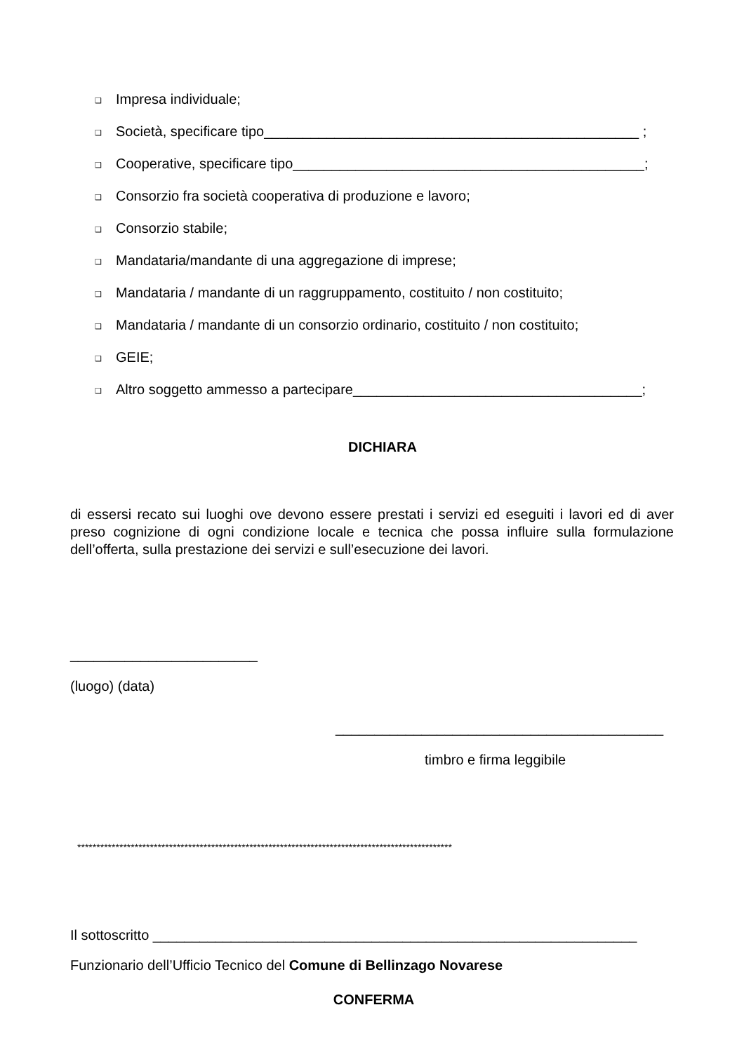❑ Impresa individuale;
❑ Società, specificare tipo________________________________________________ ;
❑ Cooperative, specificare tipo_____________________________________________;
❑ Consorzio fra società cooperativa di produzione e lavoro;
❑ Consorzio stabile;
❑ Mandataria/mandante di una aggregazione di imprese;
❑ Mandataria / mandante di un raggruppamento, costituito / non costituito;
❑ Mandataria / mandante di un consorzio ordinario, costituito / non costituito;
❑ GEIE;
❑ Altro soggetto ammesso a partecipare_____________________________________;
DICHIARA
di essersi recato sui luoghi ove devono essere prestati i servizi ed eseguiti i lavori ed di aver preso cognizione di ogni condizione locale e tecnica che possa influire sulla formulazione dell’offerta, sulla prestazione dei servizi e sull’esecuzione dei lavori.
________________________
(luogo) (data)
__________________________________________
timbro e firma leggibile
**************************************************************************************************
Il sottoscritto ______________________________________________________________
Funzionario dell’Ufficio Tecnico del Comune di Bellinzago Novarese
CONFERMA